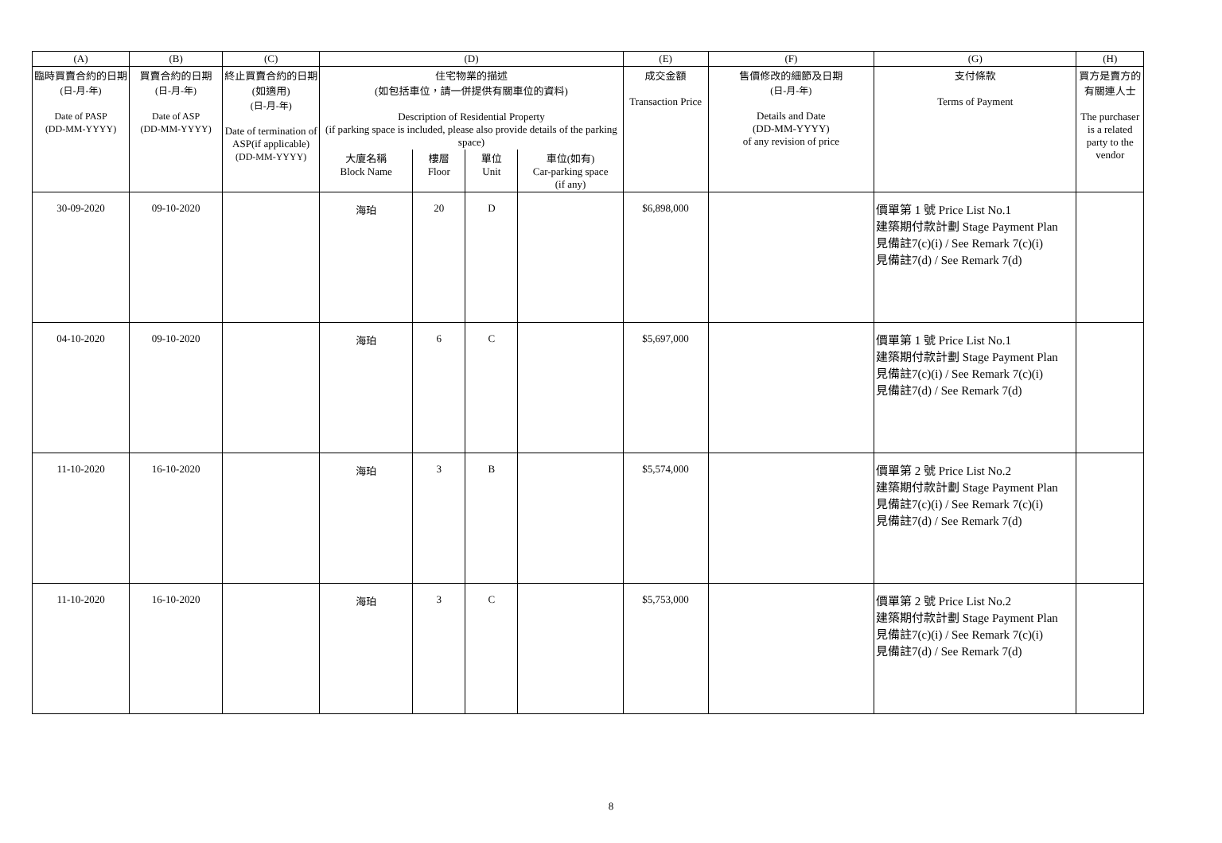| (A) | (B) | (C) | (D) | | | | (E) | (F) | (G) | (H) |
| --- | --- | --- | --- | --- | --- | --- | --- | --- | --- | --- |
| 臨時買賣合約的日期 (日-月-年) Date of PASP (DD-MM-YYYY) | 買賣合約的日期 (日-月-年) Date of ASP (DD-MM-YYYY) | 終止買賣合約的日期 (如適用) (日-月-年) Date of termination of ASP(if applicable) (DD-MM-YYYY) | 住宅物業的描述 (如包括車位，請一併提供有關車位的資料) Description of Residential Property (if parking space is included, please also provide details of the parking space) | | | | 成交金額 Transaction Price | 售價修改的細節及日期 (日-月-年) Details and Date (DD-MM-YYYY) of any revision of price | 支付條款 Terms of Payment | 買方是賣方的有關連人士 The purchaser is a related party to the vendor |
| | | | 大廈名稱 Block Name | 樓層 Floor | 單位 Unit | 車位(如有) Car-parking space (if any) | | | | |
| 30-09-2020 | 09-10-2020 | | 海珀 | 20 | D | | $6,898,000 | | 價單第 1 號 Price List No.1 建築期付款計劃 Stage Payment Plan 見備註7(c)(i) / See Remark 7(c)(i) 見備註7(d) / See Remark 7(d) | |
| 04-10-2020 | 09-10-2020 | | 海珀 | 6 | C | | $5,697,000 | | 價單第 1 號 Price List No.1 建築期付款計劃 Stage Payment Plan 見備註7(c)(i) / See Remark 7(c)(i) 見備註7(d) / See Remark 7(d) | |
| 11-10-2020 | 16-10-2020 | | 海珀 | 3 | B | | $5,574,000 | | 價單第 2 號 Price List No.2 建築期付款計劃 Stage Payment Plan 見備註7(c)(i) / See Remark 7(c)(i) 見備註7(d) / See Remark 7(d) | |
| 11-10-2020 | 16-10-2020 | | 海珀 | 3 | C | | $5,753,000 | | 價單第 2 號 Price List No.2 建築期付款計劃 Stage Payment Plan 見備註7(c)(i) / See Remark 7(c)(i) 見備註7(d) / See Remark 7(d) | |
8